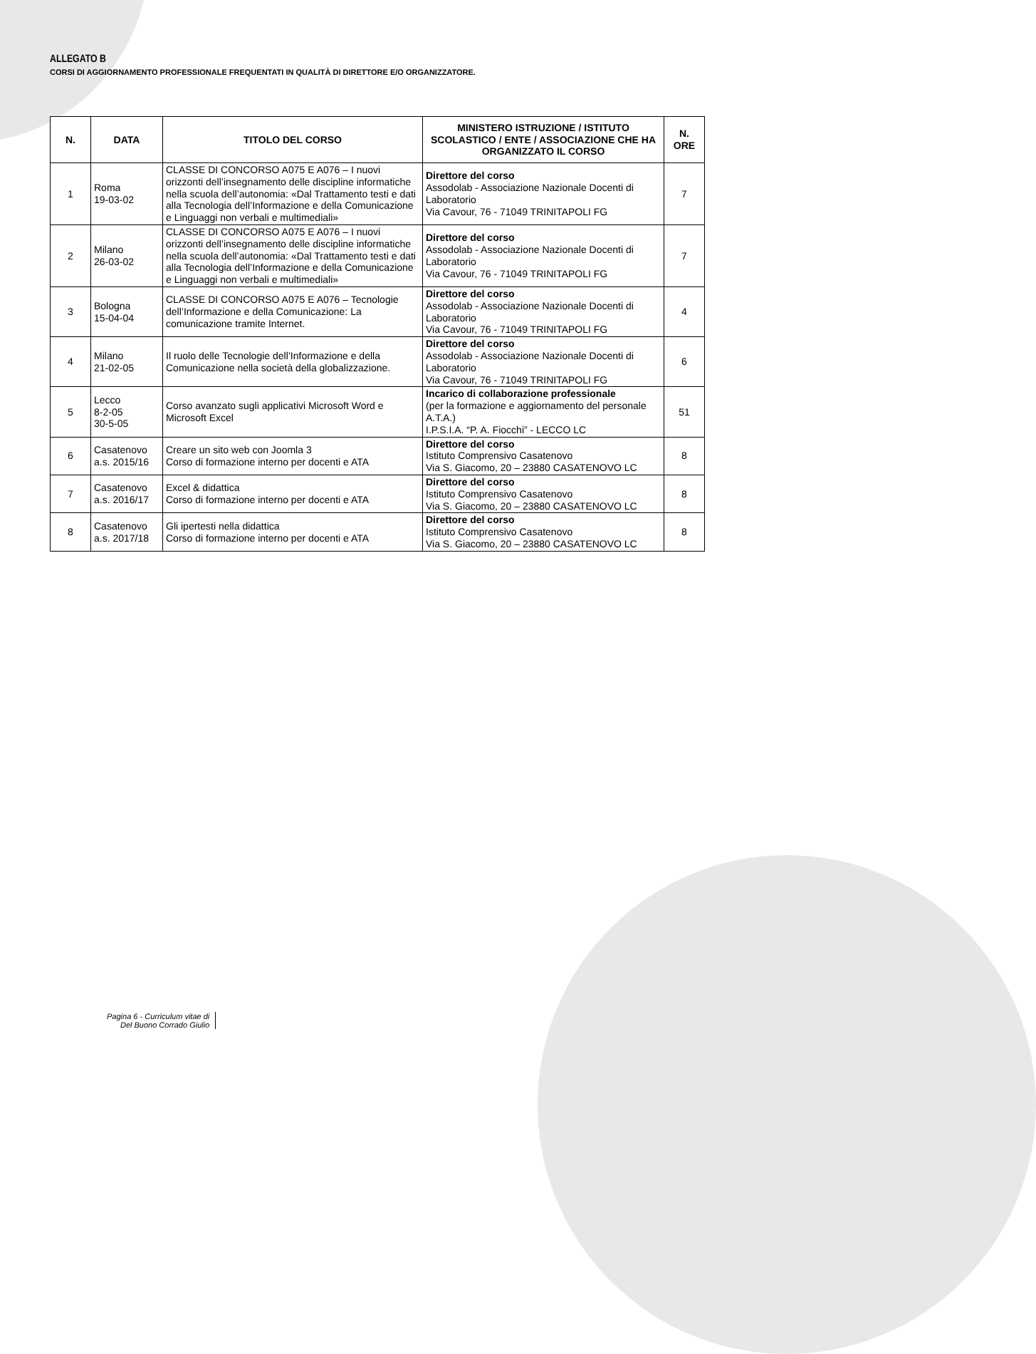ALLEGATO B
CORSI DI AGGIORNAMENTO PROFESSIONALE FREQUENTATI IN QUALITÀ DI DIRETTORE E/O ORGANIZZATORE.
| N. | DATA | TITOLO DEL CORSO | MINISTERO ISTRUZIONE / ISTITUTO SCOLASTICO / ENTE / ASSOCIAZIONE CHE HA ORGANIZZATO IL CORSO | N. ORE |
| --- | --- | --- | --- | --- |
| 1 | Roma 19-03-02 | CLASSE DI CONCORSO A075 E A076 – I nuovi orizzonti dell’insegnamento delle discipline informatiche nella scuola dell’autonomia: «Dal Trattamento testi e dati alla Tecnologia dell’Informazione e della Comunicazione e Linguaggi non verbali e multimediali» | Direttore del corso Assodolab - Associazione Nazionale Docenti di Laboratorio Via Cavour, 76 - 71049 TRINITAPOLI FG | 7 |
| 2 | Milano 26-03-02 | CLASSE DI CONCORSO A075 E A076 – I nuovi orizzonti dell’insegnamento delle discipline informatiche nella scuola dell’autonomia: «Dal Trattamento testi e dati alla Tecnologia dell’Informazione e della Comunicazione e Linguaggi non verbali e multimediali» | Direttore del corso Assodolab - Associazione Nazionale Docenti di Laboratorio Via Cavour, 76 - 71049 TRINITAPOLI FG | 7 |
| 3 | Bologna 15-04-04 | CLASSE DI CONCORSO A075 E A076 – Tecnologie dell’Informazione e della Comunicazione: La comunicazione tramite Internet. | Direttore del corso Assodolab - Associazione Nazionale Docenti di Laboratorio Via Cavour, 76 - 71049 TRINITAPOLI FG | 4 |
| 4 | Milano 21-02-05 | Il ruolo delle Tecnologie dell’Informazione e della Comunicazione nella società della globalizzazione. | Direttore del corso Assodolab - Associazione Nazionale Docenti di Laboratorio Via Cavour, 76 - 71049 TRINITAPOLI FG | 6 |
| 5 | Lecco 8-2-05 30-5-05 | Corso avanzato sugli applicativi Microsoft Word e Microsoft Excel | Incarico di collaborazione professionale (per la formazione e aggiornamento del personale A.T.A.) I.P.S.I.A. “P. A. Fiocchi” - LECCO LC | 51 |
| 6 | Casatenovo a.s. 2015/16 | Creare un sito web con Joomla 3 Corso di formazione interno per docenti e ATA | Direttore del corso Istituto Comprensivo Casatenovo Via S. Giacomo, 20 – 23880 CASATENOVO LC | 8 |
| 7 | Casatenovo a.s. 2016/17 | Excel & didattica Corso di formazione interno per docenti e ATA | Direttore del corso Istituto Comprensivo Casatenovo Via S. Giacomo, 20 – 23880 CASATENOVO LC | 8 |
| 8 | Casatenovo a.s. 2017/18 | Gli ipertesti nella didattica Corso di formazione interno per docenti e ATA | Direttore del corso Istituto Comprensivo Casatenovo Via S. Giacomo, 20 – 23880 CASATENOVO LC | 8 |
Pagina 6 - Curriculum vitae di
Del Buono Corrado Giulio